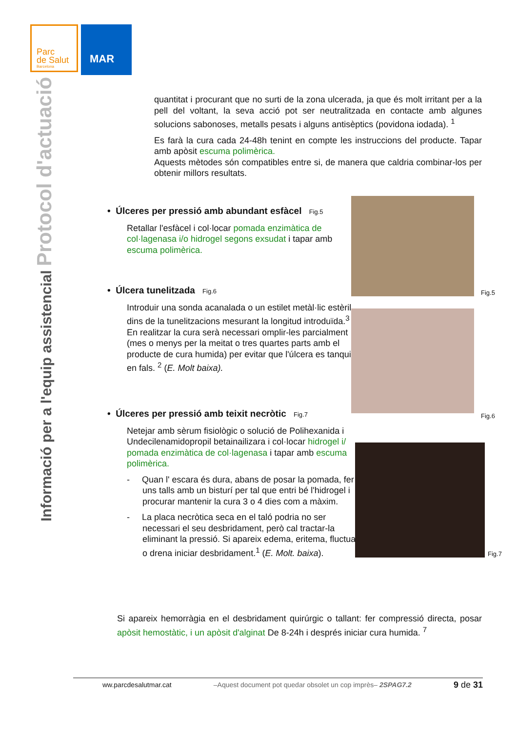Parc
de Salut
Barcelona
MAR
Informació per a l'equip assistencial Protocol d'actuació
quantitat i procurant que no surti de la zona ulcerada, ja que és molt irritant per a la pell del voltant, la seva acció pot ser neutralitzada en contacte amb algunes solucions sabonoses, metalls pesats i alguns antisèptics (povidona iodada). <sup>1</sup>
Es farà la cura cada 24-48h tenint en compte les instruccions del producte. Tapar amb apòsit escuma polimèrica.
Aquests mètodes són compatibles entre si, de manera que caldria combinar-los per obtenir millors resultats.
• Úlceres per pressió amb abundant esfàcel Fig.5
Retallar l'esfàcel i col·locar pomada enzimàtica de col·lagenasa i/o hidrogel segons exsudat i tapar amb escuma polimèrica.
• Úlcera tunelitzada Fig.6
Introduir una sonda acanalada o un estilet metàl·lic estèril dins de la tunelitzacions mesurant la longitud introduïda.<sup>3</sup> En realitzar la cura serà necessari omplir-les parcialment (mes o menys per la meitat o tres quartes parts amb el producte de cura humida) per evitar que l'úlcera es tanqui en fals. <sup>2</sup> (E. Molt baixa).
• Úlceres per pressió amb teixit necròtic Fig.7
Netejar amb sèrum fisiològic o solució de Polihexanida i Undecilenamidopropil betainailizara i col·locar hidrogel i/ pomada enzimàtica de col·lagenasa i tapar amb escuma polimèrica.
- Quan l' escara és dura, abans de posar la pomada, fer uns talls amb un bisturí per tal que entri bé l'hidrogel i procurar mantenir la cura 3 o 4 dies com a màxim.
- La placa necròtica seca en el taló podria no ser necessari el seu desbridament, però cal tractar-la eliminant la pressió. Si apareix edema, eritema, fluctua o drena iniciar desbridament.<sup>1</sup> (E. Molt. baixa).
Fig.5
Fig.6
Fig.7
Si apareix hemorràgia en el desbridament quirúrgic o tallant: fer compressió directa, posar apòsit hemostàtic, i un apòsit d'alginat De 8-24h i després iniciar cura humida. <sup>7</sup>
ww.parcdesalutmar.cat –Aquest document pot quedar obsolet un cop imprès– 2SPAG7.2 9 de 31